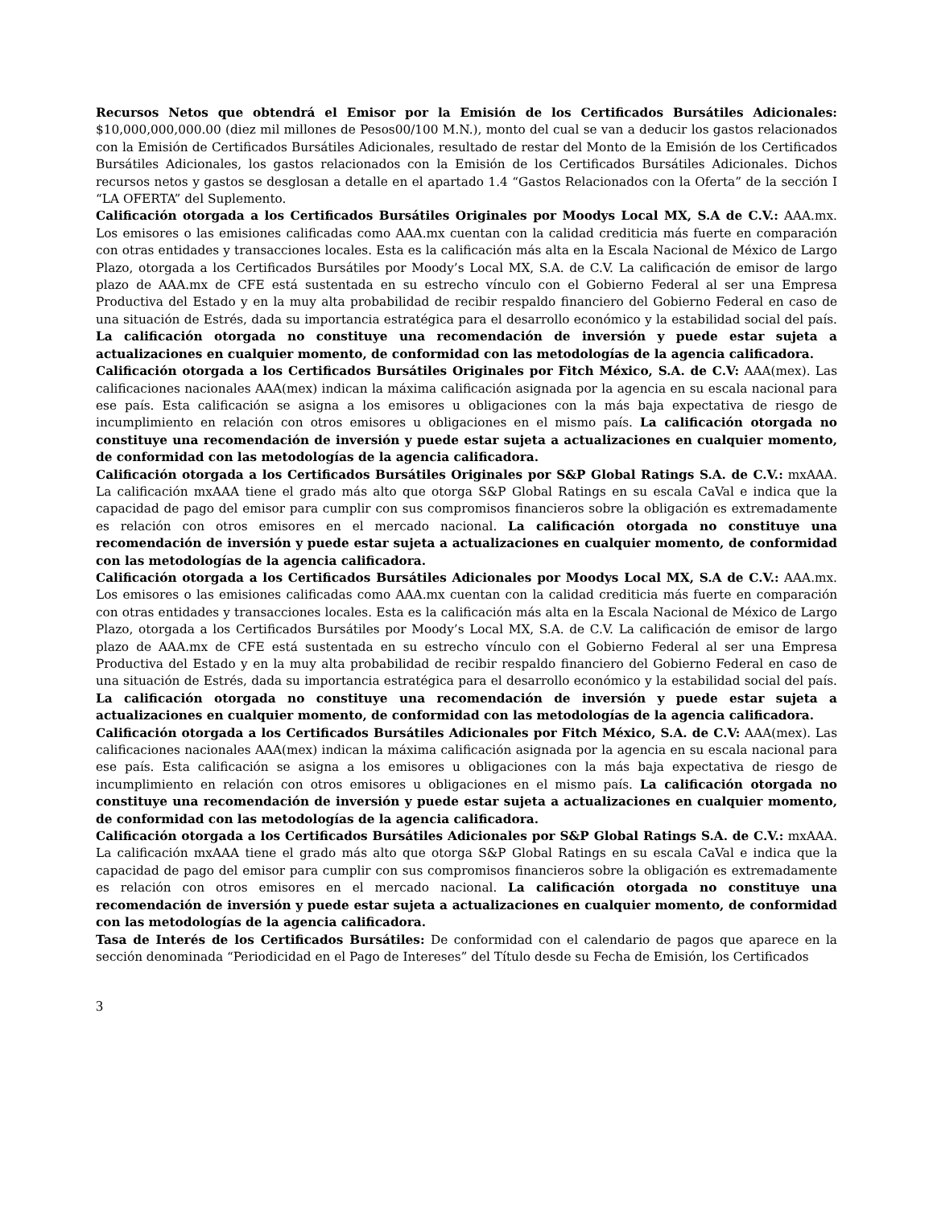Recursos Netos que obtendrá el Emisor por la Emisión de los Certificados Bursátiles Adicionales: $10,000,000,000.00 (diez mil millones de Pesos00/100 M.N.), monto del cual se van a deducir los gastos relacionados con la Emisión de Certificados Bursátiles Adicionales, resultado de restar del Monto de la Emisión de los Certificados Bursátiles Adicionales, los gastos relacionados con la Emisión de los Certificados Bursátiles Adicionales. Dichos recursos netos y gastos se desglosan a detalle en el apartado 1.4 “Gastos Relacionados con la Oferta” de la sección I “LA OFERTA” del Suplemento.
Calificación otorgada a los Certificados Bursátiles Originales por Moodys Local MX, S.A de C.V.: AAA.mx. Los emisores o las emisiones calificadas como AAA.mx cuentan con la calidad crediticia más fuerte en comparación con otras entidades y transacciones locales. Esta es la calificación más alta en la Escala Nacional de México de Largo Plazo, otorgada a los Certificados Bursátiles por Moody’s Local MX, S.A. de C.V. La calificación de emisor de largo plazo de AAA.mx de CFE está sustentada en su estrecho vínculo con el Gobierno Federal al ser una Empresa Productiva del Estado y en la muy alta probabilidad de recibir respaldo financiero del Gobierno Federal en caso de una situación de Estrés, dada su importancia estratégica para el desarrollo económico y la estabilidad social del país. La calificación otorgada no constituye una recomendación de inversión y puede estar sujeta a actualizaciones en cualquier momento, de conformidad con las metodologías de la agencia calificadora.
Calificación otorgada a los Certificados Bursátiles Originales por Fitch México, S.A. de C.V: AAA(mex). Las calificaciones nacionales AAA(mex) indican la máxima calificación asignada por la agencia en su escala nacional para ese país. Esta calificación se asigna a los emisores u obligaciones con la más baja expectativa de riesgo de incumplimiento en relación con otros emisores u obligaciones en el mismo país. La calificación otorgada no constituye una recomendación de inversión y puede estar sujeta a actualizaciones en cualquier momento, de conformidad con las metodologías de la agencia calificadora.
Calificación otorgada a los Certificados Bursátiles Originales por S&P Global Ratings S.A. de C.V.: mxAAA. La calificación mxAAA tiene el grado más alto que otorga S&P Global Ratings en su escala CaVal e indica que la capacidad de pago del emisor para cumplir con sus compromisos financieros sobre la obligación es extremadamente es relación con otros emisores en el mercado nacional. La calificación otorgada no constituye una recomendación de inversión y puede estar sujeta a actualizaciones en cualquier momento, de conformidad con las metodologías de la agencia calificadora.
Calificación otorgada a los Certificados Bursátiles Adicionales por Moodys Local MX, S.A de C.V.: AAA.mx. Los emisores o las emisiones calificadas como AAA.mx cuentan con la calidad crediticia más fuerte en comparación con otras entidades y transacciones locales. Esta es la calificación más alta en la Escala Nacional de México de Largo Plazo, otorgada a los Certificados Bursátiles por Moody’s Local MX, S.A. de C.V. La calificación de emisor de largo plazo de AAA.mx de CFE está sustentada en su estrecho vínculo con el Gobierno Federal al ser una Empresa Productiva del Estado y en la muy alta probabilidad de recibir respaldo financiero del Gobierno Federal en caso de una situación de Estrés, dada su importancia estratégica para el desarrollo económico y la estabilidad social del país. La calificación otorgada no constituye una recomendación de inversión y puede estar sujeta a actualizaciones en cualquier momento, de conformidad con las metodologías de la agencia calificadora.
Calificación otorgada a los Certificados Bursátiles Adicionales por Fitch México, S.A. de C.V: AAA(mex). Las calificaciones nacionales AAA(mex) indican la máxima calificación asignada por la agencia en su escala nacional para ese país. Esta calificación se asigna a los emisores u obligaciones con la más baja expectativa de riesgo de incumplimiento en relación con otros emisores u obligaciones en el mismo país. La calificación otorgada no constituye una recomendación de inversión y puede estar sujeta a actualizaciones en cualquier momento, de conformidad con las metodologías de la agencia calificadora.
Calificación otorgada a los Certificados Bursátiles Adicionales por S&P Global Ratings S.A. de C.V.: mxAAA. La calificación mxAAA tiene el grado más alto que otorga S&P Global Ratings en su escala CaVal e indica que la capacidad de pago del emisor para cumplir con sus compromisos financieros sobre la obligación es extremadamente es relación con otros emisores en el mercado nacional. La calificación otorgada no constituye una recomendación de inversión y puede estar sujeta a actualizaciones en cualquier momento, de conformidad con las metodologías de la agencia calificadora.
Tasa de Interés de los Certificados Bursátiles: De conformidad con el calendario de pagos que aparece en la sección denominada “Periodicidad en el Pago de Intereses” del Título desde su Fecha de Emisión, los Certificados
3